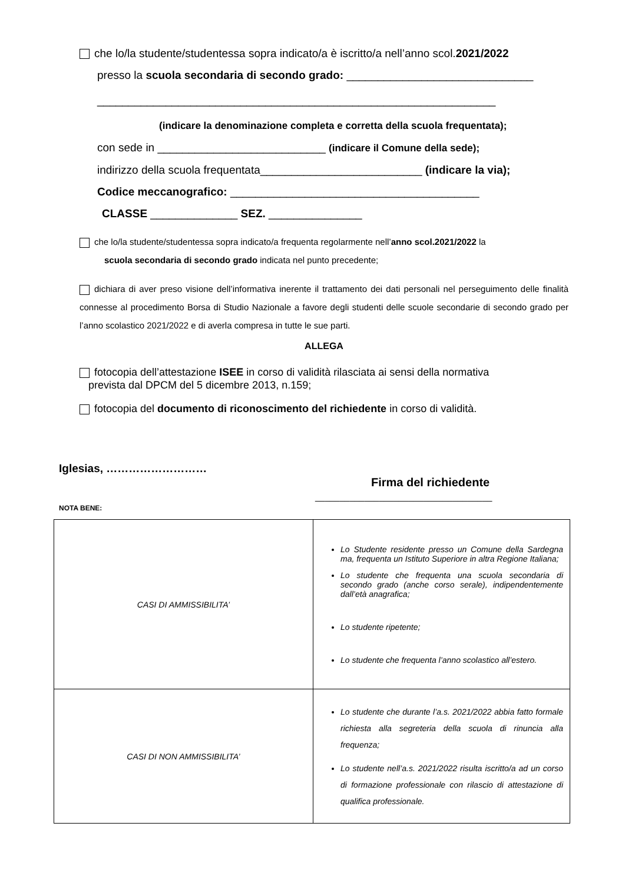che lo/la studente/studentessa sopra indicato/a è iscritto/a nell’anno scol.2021/2022
presso la scuola secondaria di secondo grado: ______________________________
________________________________________________________________
(indicare la denominazione completa e corretta della scuola frequentata);
con sede in ___________________________ (indicare il Comune della sede);
indirizzo della scuola frequentata__________________________ (indicare la via);
Codice meccanografico: ________________________________________
CLASSE ______________ SEZ. _______________
che lo/la studente/studentessa sopra indicato/a frequenta regolarmente nell’anno scol.2021/2022 la
scuola secondaria di secondo grado indicata nel punto precedente;
dichiara di aver preso visione dell’informativa inerente il trattamento dei dati personali nel perseguimento delle finalità connesse al procedimento Borsa di Studio Nazionale a favore degli studenti delle scuole secondarie di secondo grado per l’anno scolastico 2021/2022 e di averla compresa in tutte le sue parti.
ALLEGA
fotocopia dell’attestazione ISEE in corso di validità rilasciata ai sensi della normativa
prevista dal DPCM del 5 dicembre 2013, n.159;
fotocopia del documento di riconoscimento del richiedente in corso di validità.
Iglesias, ………………………
Firma del richiedente
____________________________________
NOTA BENE:
| CASI DI AMMISSIBILITA’ | Lo Studente residente presso un Comune della Sardegna ma, frequenta un Istituto Superiore in altra Regione Italiana; Lo studente che frequenta una scuola secondaria di secondo grado (anche corso serale), indipendentemente dall’età anagrafica; Lo studente ripetente; Lo studente che frequenta l’anno scolastico all’estero. |
| CASI DI NON AMMISSIBILITA’ | Lo studente che durante l’a.s. 2021/2022 abbia fatto formale richiesta alla segreteria della scuola di rinuncia alla frequenza; Lo studente nell’a.s. 2021/2022 risulta iscritto/a ad un corso di formazione professionale con rilascio di attestazione di qualifica professionale. |